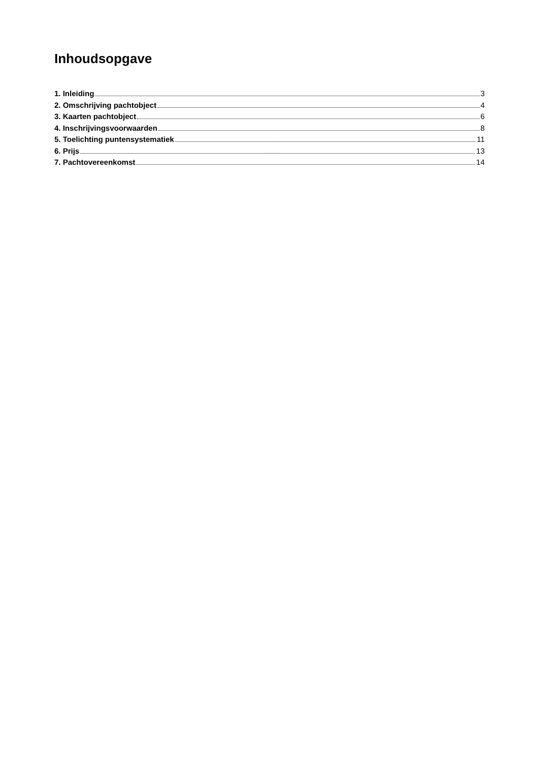Inhoudsopgave
1. Inleiding 3
2. Omschrijving pachtobject 4
3. Kaarten pachtobject 6
4. Inschrijvingsvoorwaarden 8
5. Toelichting puntensystematiek 11
6. Prijs 13
7. Pachtovereenkomst 14